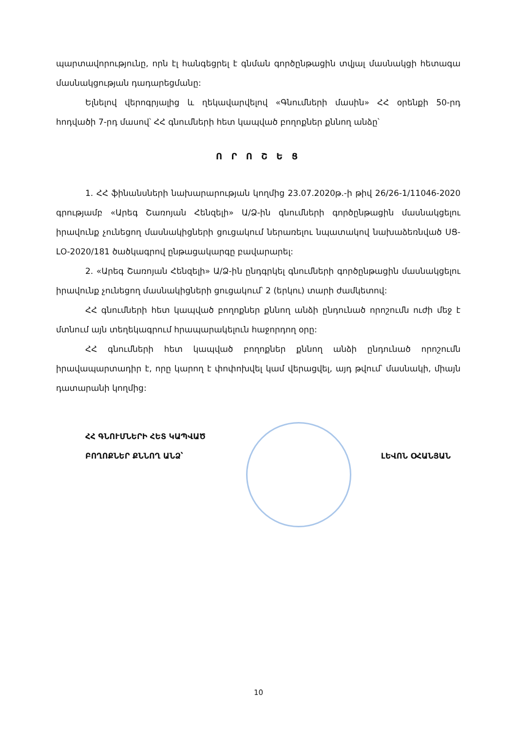պարտավորությունը, որն էլ հանգեցրել է գնման գործընթացին տվյալ մասնակցի հետագա մասնակցության դադարեցմանը:
Ելնելով վերոգրյալից և ղեկավարվելով «Գնումների մասին» ՀՀ օրենքի 50-րդ հոդվածի 7-րդ մասով՝ ՀՀ գնումների հետ կապված բողոքներ քննող անձը՝
Ո Ր Ո Շ Ե Ց
1. ՀՀ ֆինանսների նախարարության կողմից 23.07.2020թ.-ի թիվ 26/26-1/11046-2020 գրությամբ «Արեգ Շառոյան Հենզելի» Ա/Ձ-ին գնումների գործընթացին մասնակցելու իրավունք չունեցող մասնակիցների ցուցակում ներառելու նպատակով նախաձեռնված ՍՑ-ԼՕ-2020/181 ծածկագրով ընթացակարգը բավարարել:
2. «Արեգ Շառոյան Հենզելի» Ա/Ձ-ին ընդգրկել գնումների գործընթացին մասնակցելու իրավունք չունեցող մասնակիցների ցուցակում՝ 2 (երկու) տարի ժամկետով:
ՀՀ գնումների հետ կապված բողոքներ քննող անձի ընդունած որոշումն ուժի մեջ է մտնում այն տեղեկագրում հրապարակելուն հաջորդող օրը:
ՀՀ գնումների հետ կապված բողոքներ քննող անձի ընդունած որոշումն իրավապարտադիր է, որը կարող է փոփոխվել կամ վերացվել, այդ թվում՝ մասնակի, միայն դատարանի կողմից:
ՀՀ ԳՆՈՒՄՆԵՐԻ ՀԵՏ ԿԱՊՎԱԾ
ԲՈՂՈՔՆԵՐ ՔՆՆՈՂ ԱՆՁ՝
ԼԵՎՈՆ ՕՀԱՆՅԱՆ
10